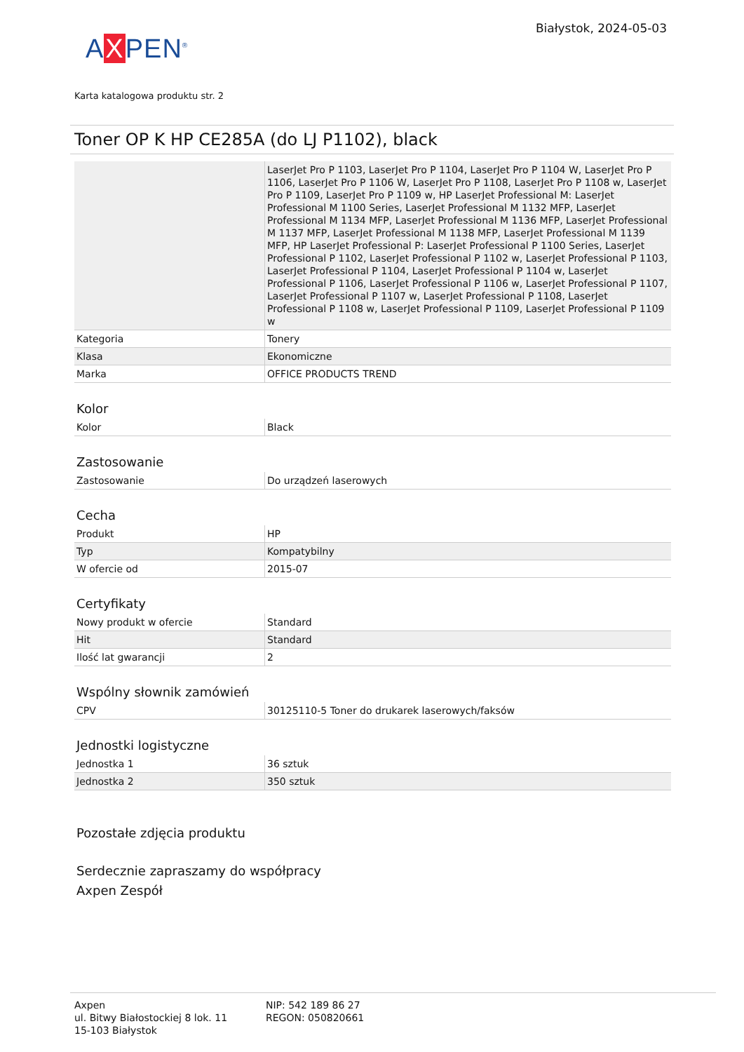AXPEN<sup>®</sup>
Białystok, 2024-05-03
Karta katalogowa produktu str. 2
Toner OP K HP CE285A (do LJ P1102), black
| | LaserJet Pro P 1103, LaserJet Pro P 1104, LaserJet Pro P 1104 W, LaserJet Pro P 1106, LaserJet Pro P 1106 W, LaserJet Pro P 1108, LaserJet Pro P 1108 w, LaserJet Pro P 1109, LaserJet Pro P 1109 w, HP LaserJet Professional M: LaserJet Professional M 1100 Series, LaserJet Professional M 1132 MFP, LaserJet Professional M 1134 MFP, LaserJet Professional M 1136 MFP, LaserJet Professional M 1137 MFP, LaserJet Professional M 1138 MFP, LaserJet Professional M 1139 MFP, HP LaserJet Professional P: LaserJet Professional P 1100 Series, LaserJet Professional P 1102, LaserJet Professional P 1102 w, LaserJet Professional P 1103, LaserJet Professional P 1104, LaserJet Professional P 1104 w, LaserJet Professional P 1106, LaserJet Professional P 1106 w, LaserJet Professional P 1107, LaserJet Professional P 1107 w, LaserJet Professional P 1108, LaserJet Professional P 1108 w, LaserJet Professional P 1109, LaserJet Professional P 1109 w |
| Kategoria | Tonery |
| Klasa | Ekonomiczne |
| Marka | OFFICE PRODUCTS TREND |
Kolor
| Kolor | Black |
Zastosowanie
| Zastosowanie | Do urządzeń laserowych |
Cecha
| Produkt | HP |
| Typ | Kompatybilny |
| W ofercie od | 2015-07 |
Certyfikaty
| Nowy produkt w ofercie | Standard |
| Hit | Standard |
| Ilość lat gwarancji | 2 |
Wspólny słownik zamówień
| CPV | 30125110-5 Toner do drukarek laserowych/faksów |
Jednostki logistyczne
| Jednostka 1 | 36 sztuk |
| Jednostka 2 | 350 sztuk |
Pozostałe zdjęcia produktu
Serdecznie zapraszamy do współpracy
Axpen Zespół
Axpen
ul. Bitwy Białostockiej 8 lok. 11
15-103 Białystok
NIP: 542 189 86 27
REGON: 050820661